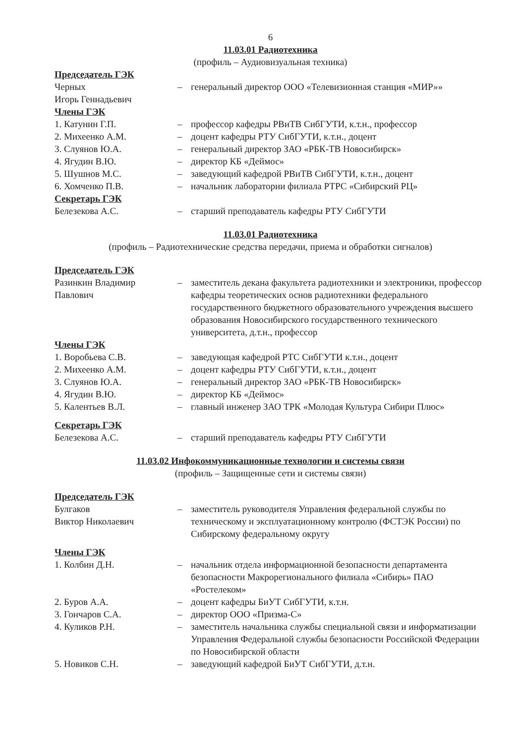6
11.03.01 Радиотехника
(профиль – Аудиовизуальная техника)
| Председатель ГЭК | | |
| Черных Игорь Геннадьевич | – | генеральный директор ООО «Телевизионная станция «МИР»» |
| Члены ГЭК | | |
| 1. Катунин Г.П. | – | профессор кафедры РВиТВ СибГУТИ, к.т.н., профессор |
| 2. Михеенко А.М. | – | доцент кафедры РТУ СибГУТИ, к.т.н., доцент |
| 3. Слуянов Ю.А. | – | генеральный директор ЗАО «РБК-ТВ Новосибирск» |
| 4. Ягудин В.Ю. | – | директор КБ «Деймос» |
| 5. Шушнов М.С. | – | заведующий кафедрой РВиТВ СибГУТИ, к.т.н., доцент |
| 6. Хомченко П.В. | – | начальник лаборатории филиала РТРС «Сибирский РЦ» |
| Секретарь ГЭК | | |
| Белезекова А.С. | – | старший преподаватель кафедры РТУ СибГУТИ |
11.03.01 Радиотехника
(профиль – Радиотехнические средства передачи, приема и обработки сигналов)
| Председатель ГЭК | | |
| Разинкин Владимир Павлович | – | заместитель декана факультета радиотехники и электроники, профессор кафедры теоретических основ радиотехники федерального государственного бюджетного образовательного учреждения высшего образования Новосибирского государственного технического университета, д.т.н., профессор |
| Члены ГЭК | | |
| 1. Воробьева С.В. | – | заведующая кафедрой РТС СибГУТИ к.т.н., доцент |
| 2. Михеенко А.М. | – | доцент кафедры РТУ СибГУТИ, к.т.н., доцент |
| 3. Слуянов Ю.А. | – | генеральный директор ЗАО «РБК-ТВ Новосибирск» |
| 4. Ягудин В.Ю. | – | директор КБ «Деймос» |
| 5. Калентьев В.Л. | – | главный инженер ЗАО ТРК «Молодая Культура Сибири Плюс» |
| Секретарь ГЭК | | |
| Белезекова А.С. | – | старший преподаватель кафедры РТУ СибГУТИ |
11.03.02 Инфокоммуникационные технологии и системы связи
(профиль – Защищенные сети и системы связи)
| Председатель ГЭК | | |
| Булгаков Виктор Николаевич | – | заместитель руководителя Управления федеральной службы по техническому и эксплуатационному контролю (ФСТЭК России) по Сибирскому федеральному округу |
| Члены ГЭК | | |
| 1. Колбин Д.Н. | – | начальник отдела информационной безопасности департамента безопасности Макрорегионального филиала «Сибирь» ПАО «Ростелеком» |
| 2. Буров А.А. | – | доцент кафедры БиУТ СибГУТИ, к.т.н. |
| 3. Гончаров С.А. | – | директор ООО «Призма-С» |
| 4. Куликов Р.Н. | – | заместитель начальника службы специальной связи и информатизации Управления Федеральной службы безопасности Российской Федерации по Новосибирской области |
| 5. Новиков С.Н. | – | заведующий кафедрой БиУТ СибГУТИ, д.т.н. |